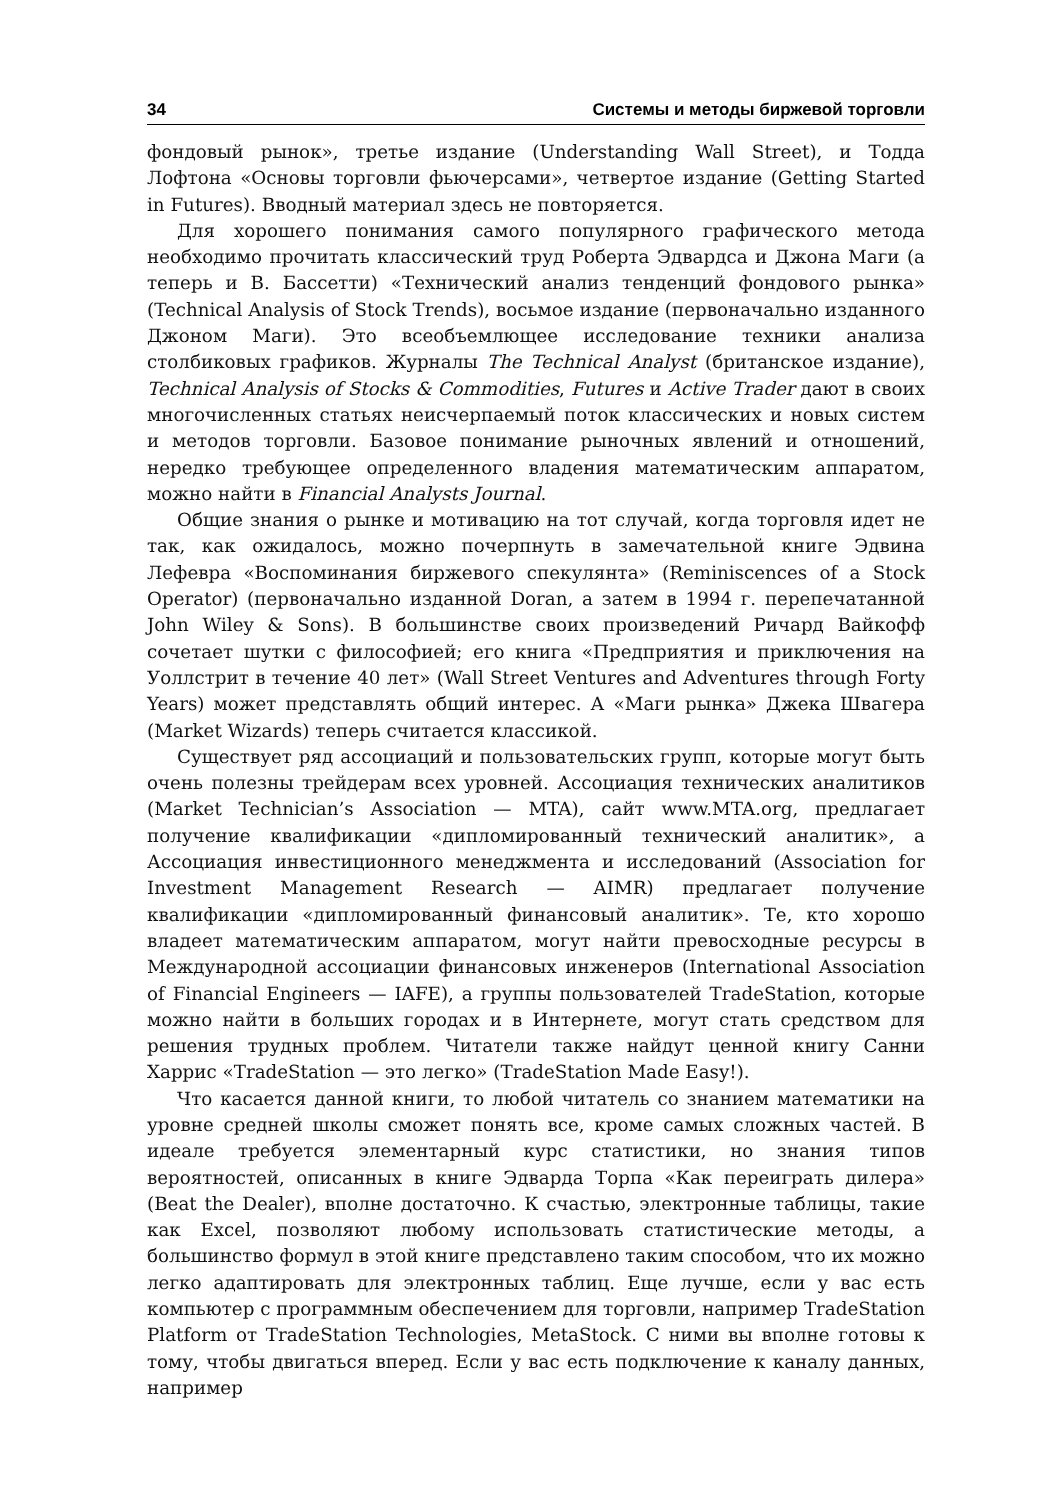34 Системы и методы биржевой торговли
фондовый рынок», третье издание (Understanding Wall Street), и Тодда Лофтона «Основы торговли фьючерсами», четвертое издание (Getting Started in Futures). Вводный материал здесь не повторяется.
Для хорошего понимания самого популярного графического метода необходимо прочитать классический труд Роберта Эдвардса и Джона Маги (а теперь и В. Бассетти) «Технический анализ тенденций фондового рынка» (Technical Analysis of Stock Trends), восьмое издание (первоначально изданного Джоном Маги). Это всеобъемлющее исследование техники анализа столбиковых графиков. Журналы The Technical Analyst (британское издание), Technical Analysis of Stocks & Commodities, Futures и Active Trader дают в своих многочисленных статьях неисчерпаемый поток классических и новых систем и методов торговли. Базовое понимание рыночных явлений и отношений, нередко требующее определенного владения математическим аппаратом, можно найти в Financial Analysts Journal.
Общие знания о рынке и мотивацию на тот случай, когда торговля идет не так, как ожидалось, можно почерпнуть в замечательной книге Эдвина Лефевра «Воспоминания биржевого спекулянта» (Reminiscences of a Stock Operator) (первоначально изданной Doran, а затем в 1994 г. перепечатанной John Wiley & Sons). В большинстве своих произведений Ричард Вайкофф сочетает шутки с философией; его книга «Предприятия и приключения на Уоллстрит в течение 40 лет» (Wall Street Ventures and Adventures through Forty Years) может представлять общий интерес. А «Маги рынка» Джека Швагера (Market Wizards) теперь считается классикой.
Существует ряд ассоциаций и пользовательских групп, которые могут быть очень полезны трейдерам всех уровней. Ассоциация технических аналитиков (Market Technician’s Association — MTA), сайт www.MTA.org, предлагает получение квалификации «дипломированный технический аналитик», а Ассоциация инвестиционного менеджмента и исследований (Association for Investment Management Research — AIMR) предлагает получение квалификации «дипломированный финансовый аналитик». Те, кто хорошо владеет математическим аппаратом, могут найти превосходные ресурсы в Международной ассоциации финансовых инженеров (International Association of Financial Engineers — IAFE), а группы пользователей TradeStation, которые можно найти в больших городах и в Интернете, могут стать средством для решения трудных проблем. Читатели также найдут ценной книгу Санни Харрис «TradeStation — это легко» (TradeStation Made Easy!).
Что касается данной книги, то любой читатель со знанием математики на уровне средней школы сможет понять все, кроме самых сложных частей. В идеале требуется элементарный курс статистики, но знания типов вероятностей, описанных в книге Эдварда Торпа «Как переиграть дилера» (Beat the Dealer), вполне достаточно. К счастью, электронные таблицы, такие как Excel, позволяют любому использовать статистические методы, а большинство формул в этой книге представлено таким способом, что их можно легко адаптировать для электронных таблиц. Еще лучше, если у вас есть компьютер с программным обеспечением для торговли, например TradeStation Platform от TradeStation Technologies, MetaStock. С ними вы вполне готовы к тому, чтобы двигаться вперед. Если у вас есть подключение к каналу данных, например